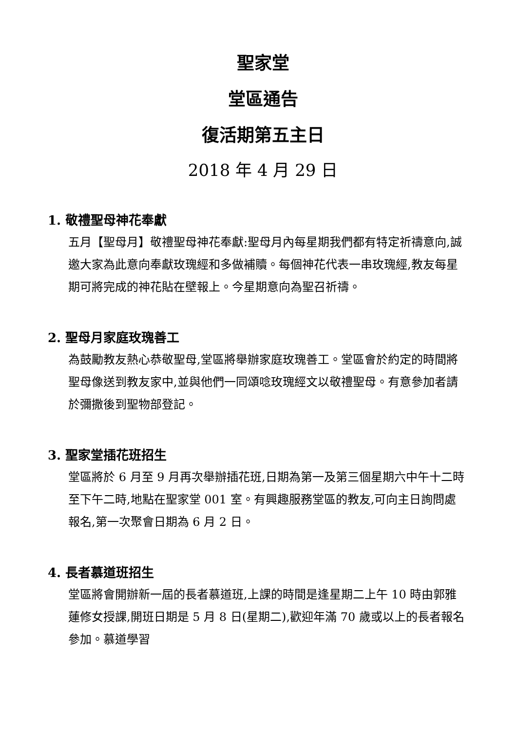聖家堂
堂區通告
復活期第五主日
2018 年 4 月 29 日
1. 敬禮聖母神花奉獻
五月【聖母月】敬禮聖母神花奉獻:聖母月內每星期我們都有特定祈禱意向,誠邀大家為此意向奉獻玫瑰經和多做補贖。每個神花代表一串玫瑰經,教友每星期可將完成的神花貼在壁報上。今星期意向為聖召祈禱。
2. 聖母月家庭玫瑰善工
為鼓勵教友熱心恭敬聖母,堂區將舉辦家庭玫瑰善工。堂區會於約定的時間將聖母像送到教友家中,並與他們一同頌唸玫瑰經文以敬禮聖母。有意參加者請於彌撒後到聖物部登記。
3. 聖家堂插花班招生
堂區將於 6 月至 9 月再次舉辦插花班,日期為第一及第三個星期六中午十二時至下午二時,地點在聖家堂 001 室。有興趣服務堂區的教友,可向主日詢問處報名,第一次聚會日期為 6 月 2 日。
4. 長者慕道班招生
堂區將會開辦新一屆的長者慕道班,上課的時間是逢星期二上午 10 時由郭雅蓮修女授課,開班日期是 5 月 8 日(星期二),歡迎年滿 70 歲或以上的長者報名參加。慕道學習